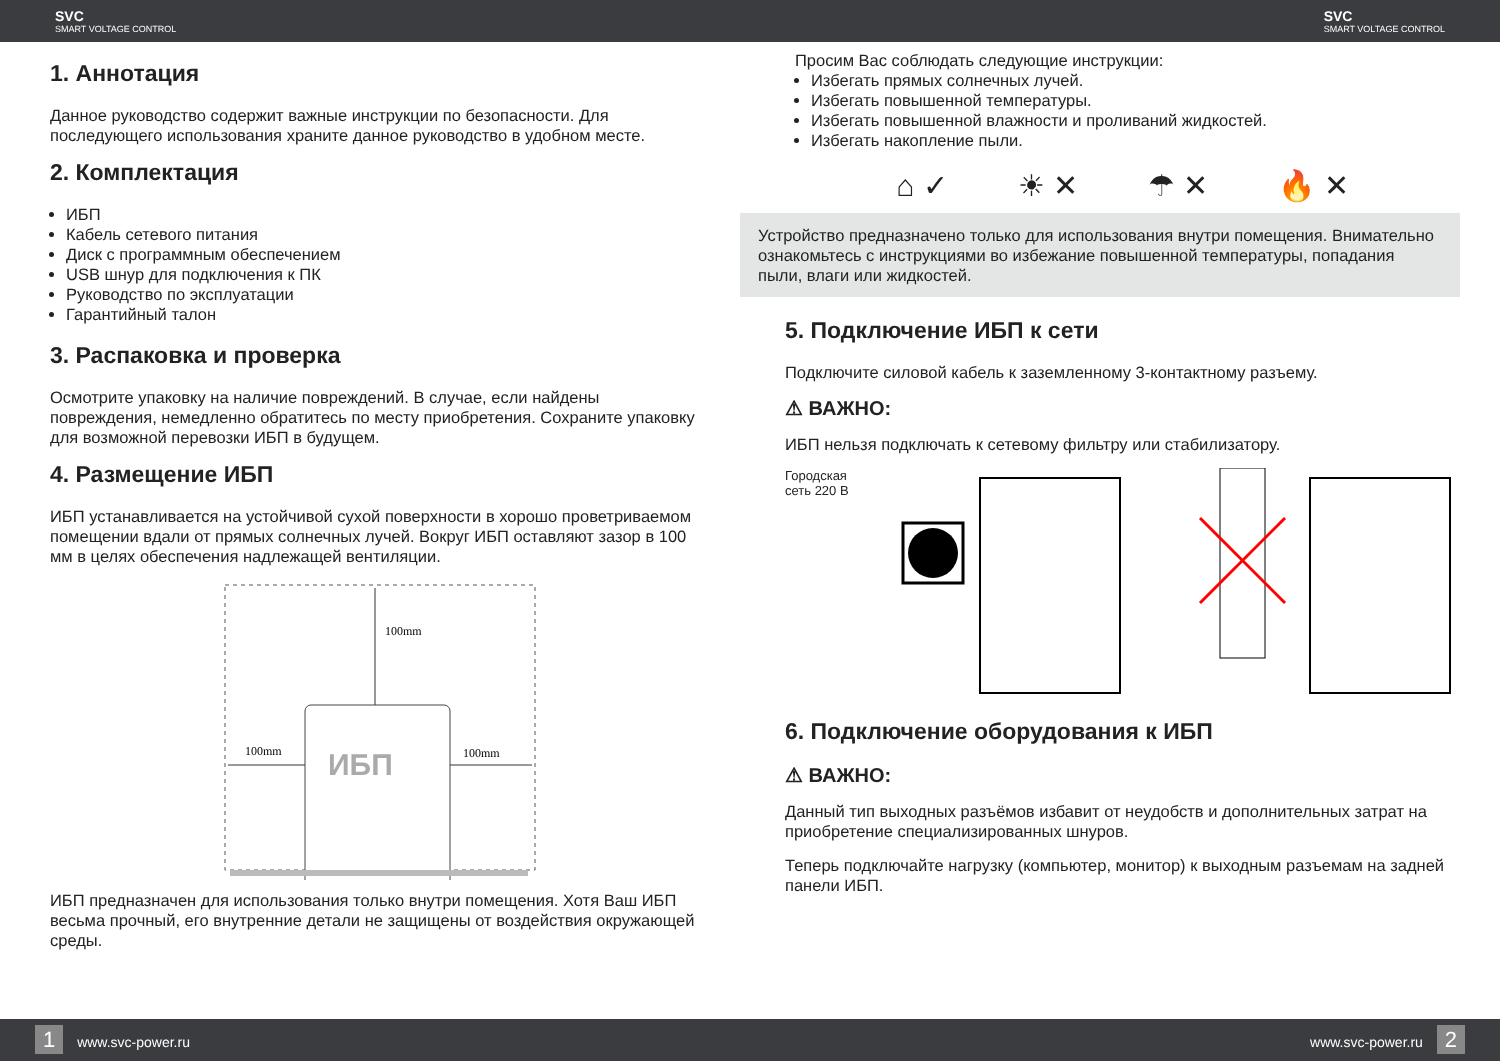SVC
SMART VOLTAGE CONTROL
SVC
SMART VOLTAGE CONTROL
1. Аннотация
Данное руководство содержит важные инструкции по безопасности. Для последующего использования храните данное руководство в удобном месте.
2. Комплектация
ИБП
Кабель сетевого питания
Диск с программным обеспечением
USB шнур для подключения к ПК
Руководство по эксплуатации
Гарантийный талон
3. Распаковка и проверка
Осмотрите упаковку на наличие повреждений. В случае, если найдены повреждения, немедленно обратитесь по месту приобретения. Сохраните упаковку для возможной перевозки ИБП в будущем.
4. Размещение ИБП
ИБП устанавливается на устойчивой сухой поверхности в хорошо проветриваемом помещении вдали от прямых солнечных лучей. Вокруг ИБП оставляют зазор в 100 мм в целях обеспечения надлежащей вентиляции.
100mm
100mm
100mm
ИБП
ИБП предназначен для использования только внутри помещения. Хотя Ваш ИБП весьма прочный, его внутренние детали не защищены от воздействия окружающей среды.
Просим Вас соблюдать следующие инструкции:
Избегать прямых солнечных лучей.
Избегать повышенной температуры.
Избегать повышенной влажности и проливаний жидкостей.
Избегать накопление пыли.
⌂ ✓ ☀ ✕ ☂ ✕ 🔥 ✕
Устройство предназначено только для использования внутри помещения. Внимательно ознакомьтесь с инструкциями во избежание повышенной температуры, попадания пыли, влаги или жидкостей.
5. Подключение ИБП к сети
Подключите силовой кабель к заземленному 3-контактному разъему.
⚠ ВАЖНО:
ИБП нельзя подключать к сетевому фильтру или стабилизатору.
Городская
сеть 220 В
6. Подключение оборудования к ИБП
⚠ ВАЖНО:
Данный тип выходных разъёмов избавит от неудобств и дополнительных затрат на приобретение специализированных шнуров.
Теперь подключайте нагрузку (компьютер, монитор) к выходным разъемам на задней панели ИБП.
1 www.svc-power.ru www.svc-power.ru 2